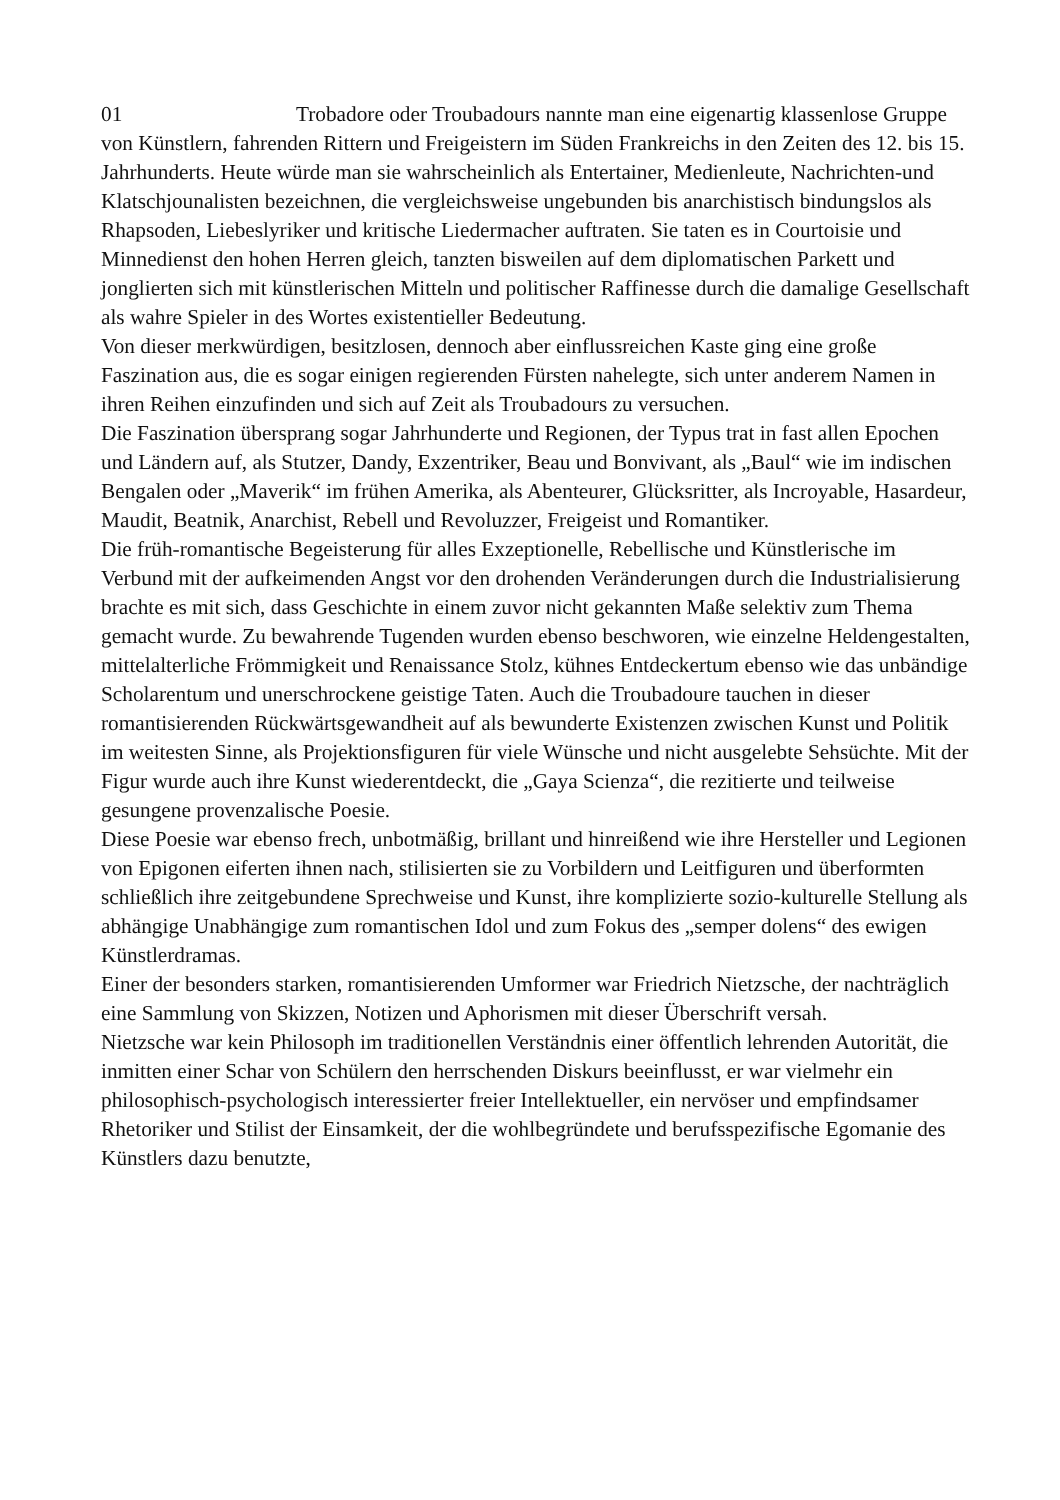01 Trobadore oder Troubadours nannte man eine eigenartig klassenlose Gruppe von Künstlern, fahrenden Rittern und Freigeistern im Süden Frankreichs in den Zeiten des 12. bis 15. Jahrhunderts. Heute würde man sie wahrscheinlich als Entertainer, Medienleute, Nachrichten-und Klatschjounalisten bezeichnen, die vergleichsweise ungebunden bis anarchistisch bindungslos als Rhapsoden, Liebeslyriker und kritische Liedermacher auftraten. Sie taten es in Courtoisie und Minnedienst den hohen Herren gleich, tanzten bisweilen auf dem diplomatischen Parkett und jonglierten sich mit künstlerischen Mitteln und politischer Raffinesse durch die damalige Gesellschaft als wahre Spieler in des Wortes existentieller Bedeutung.
Von dieser merkwürdigen, besitzlosen, dennoch aber einflussreichen Kaste ging eine große Faszination aus, die es sogar einigen regierenden Fürsten nahelegte, sich unter anderem Namen in ihren Reihen einzufinden und sich auf Zeit als Troubadours zu versuchen.
Die Faszination übersprang sogar Jahrhunderte und Regionen, der Typus trat in fast allen Epochen und Ländern auf, als Stutzer, Dandy, Exzentriker, Beau und Bonvivant, als „Baul“ wie im indischen Bengalen oder „Maverik“ im frühen Amerika, als Abenteurer, Glücksritter, als Incroyable, Hasardeur, Maudit, Beatnik, Anarchist, Rebell und Revoluzzer, Freigeist und Romantiker.
Die früh-romantische Begeisterung für alles Exzeptionelle, Rebellische und Künstlerische im Verbund mit der aufkeimenden Angst vor den drohenden Veränderungen durch die Industrialisierung brachte es mit sich, dass Geschichte in einem zuvor nicht gekannten Maße selektiv zum Thema gemacht wurde. Zu bewahrende Tugenden wurden ebenso beschworen, wie einzelne Heldengestalten, mittelalterliche Frömmigkeit und Renaissance Stolz, kühnes Entdeckertum ebenso wie das unbändige Scholarentum und unerschrockene geistige Taten. Auch die Troubadoure tauchen in dieser romantisierenden Rückwärtsgewandheit auf als bewunderte Existenzen zwischen Kunst und Politik im weitesten Sinne, als Projektionsfiguren für viele Wünsche und nicht ausgelebte Sehsüchte. Mit der Figur wurde auch ihre Kunst wiederentdeckt, die „Gaya Scienza“, die rezitierte und teilweise gesungene provenzalische Poesie.
Diese Poesie war ebenso frech, unbotmäßig, brillant und hinreißend wie ihre Hersteller und Legionen von Epigonen eiferten ihnen nach, stilisierten sie zu Vorbildern und Leitfiguren und überformten schließlich ihre zeitgebundene Sprechweise und Kunst, ihre komplizierte sozio-kulturelle Stellung als abhängige Unabhängige zum romantischen Idol und zum Fokus des „semper dolens“ des ewigen Künstlerdramas.
Einer der besonders starken, romantisierenden Umformer war Friedrich Nietzsche, der nachträglich eine Sammlung von Skizzen, Notizen und Aphorismen mit dieser Überschrift versah.
Nietzsche war kein Philosoph im traditionellen Verständnis einer öffentlich lehrenden Autorität, die inmitten einer Schar von Schülern den herrschenden Diskurs beeinflusst, er war vielmehr ein philosophisch-psychologisch interessierter freier Intellektueller, ein nervöser und empfindsamer Rhetoriker und Stilist der Einsamkeit, der die wohlbegründete und berufsspezifische Egomanie des Künstlers dazu benutzte,